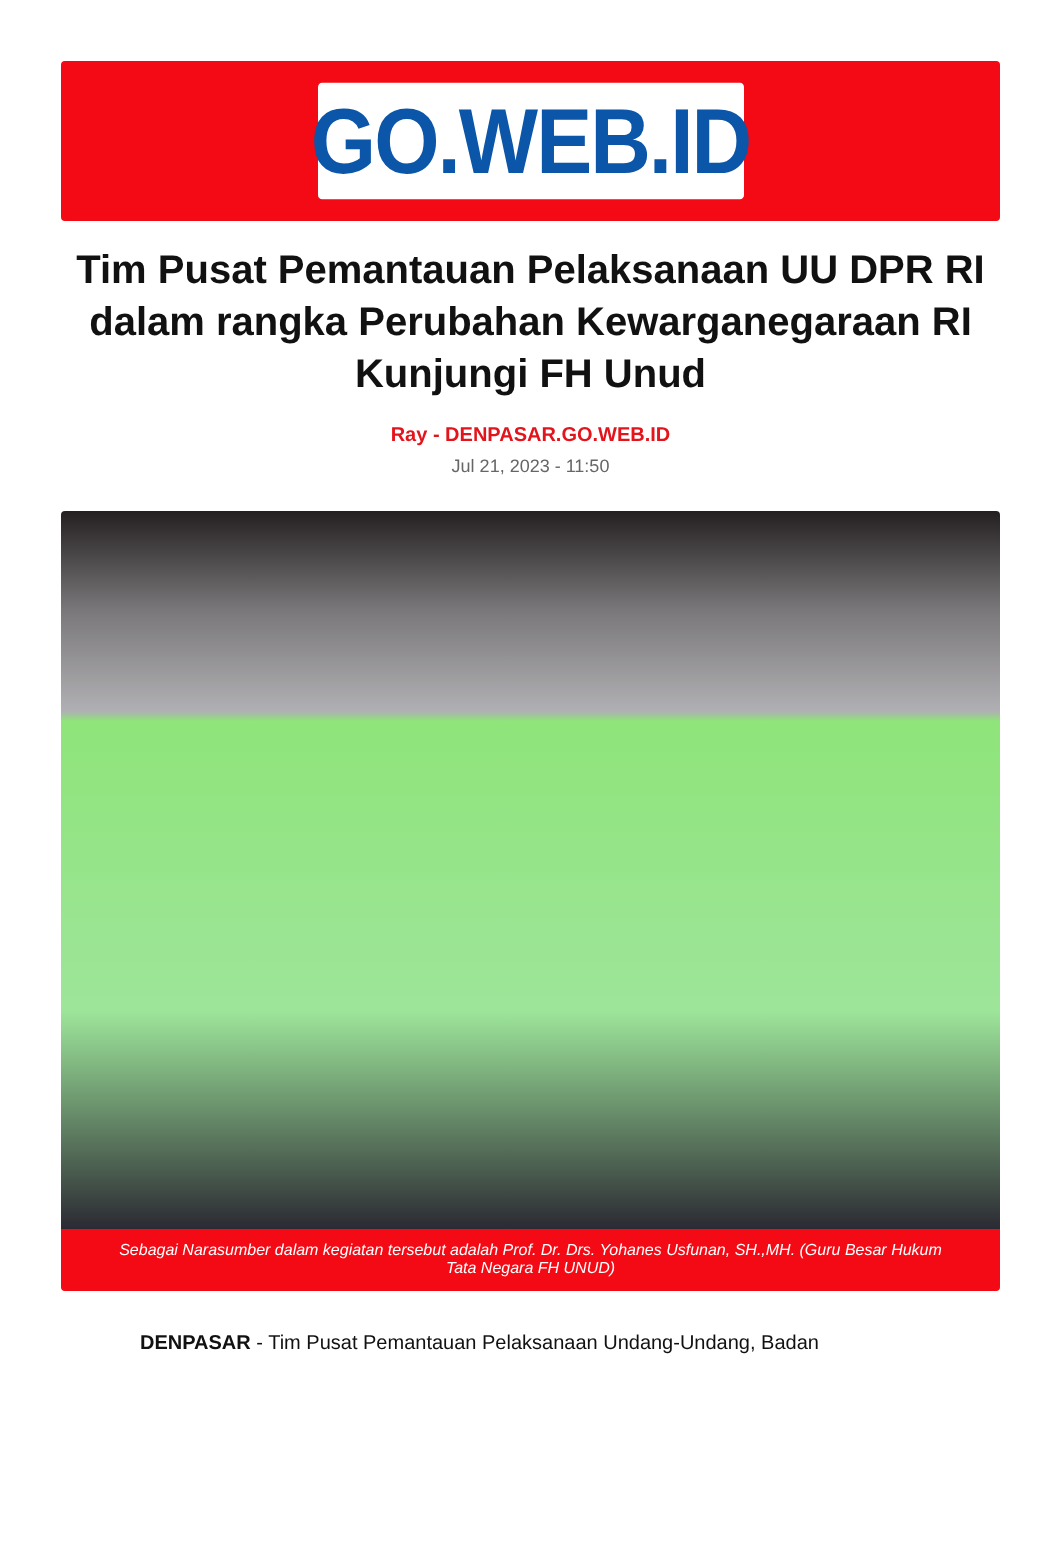GO.WEB.ID
Tim Pusat Pemantauan Pelaksanaan UU DPR RI dalam rangka Perubahan Kewarganegaraan RI Kunjungi FH Unud
Ray - DENPASAR.GO.WEB.ID
Jul 21, 2023 - 11:50
Sebagai Narasumber dalam kegiatan tersebut adalah Prof. Dr. Drs. Yohanes Usfunan, SH.,MH. (Guru Besar Hukum Tata Negara FH UNUD)
DENPASAR - Tim Pusat Pemantauan Pelaksanaan Undang-Undang, Badan